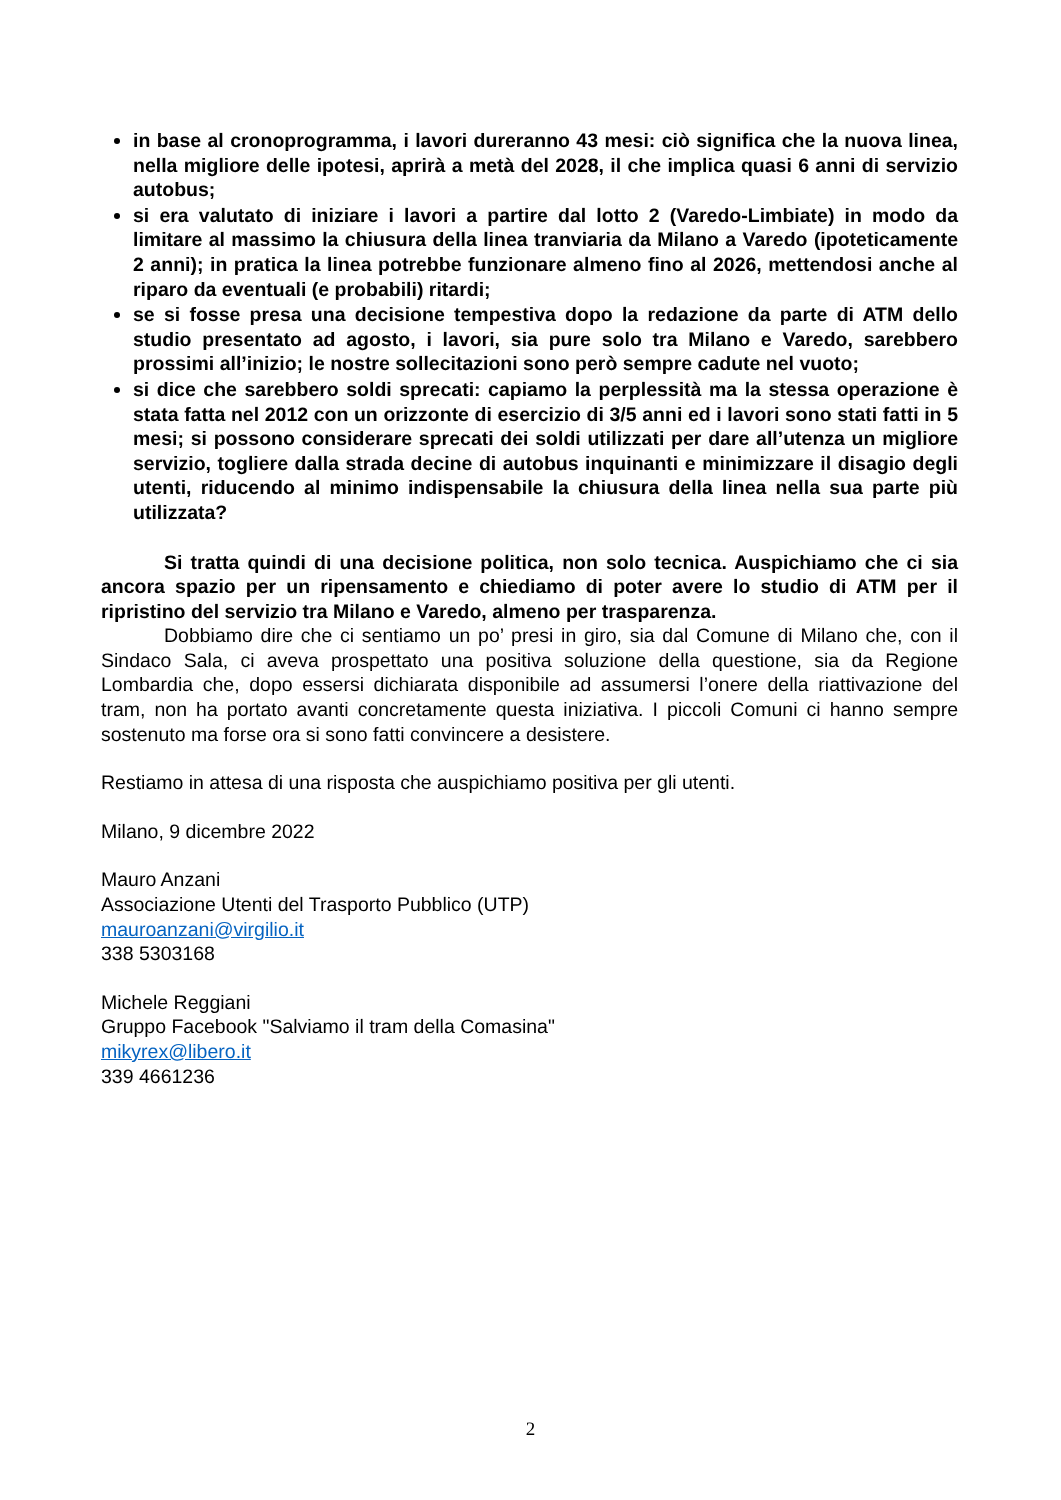in base al cronoprogramma, i lavori dureranno 43 mesi: ciò significa che la nuova linea, nella migliore delle ipotesi, aprirà a metà del 2028, il che implica quasi 6 anni di servizio autobus;
si era valutato di iniziare i lavori a partire dal lotto 2 (Varedo-Limbiate) in modo da limitare al massimo la chiusura della linea tranviaria da Milano a Varedo (ipoteticamente 2 anni); in pratica la linea potrebbe funzionare almeno fino al 2026, mettendosi anche al riparo da eventuali (e probabili) ritardi;
se si fosse presa una decisione tempestiva dopo la redazione da parte di ATM dello studio presentato ad agosto, i lavori, sia pure solo tra Milano e Varedo, sarebbero prossimi all’inizio; le nostre sollecitazioni sono però sempre cadute nel vuoto;
si dice che sarebbero soldi sprecati: capiamo la perplessità ma la stessa operazione è stata fatta nel 2012 con un orizzonte di esercizio di 3/5 anni ed i lavori sono stati fatti in 5 mesi; si possono considerare sprecati dei soldi utilizzati per dare all’utenza un migliore servizio, togliere dalla strada decine di autobus inquinanti e minimizzare il disagio degli utenti, riducendo al minimo indispensabile la chiusura della linea nella sua parte più utilizzata?
Si tratta quindi di una decisione politica, non solo tecnica. Auspichiamo che ci sia ancora spazio per un ripensamento e chiediamo di poter avere lo studio di ATM per il ripristino del servizio tra Milano e Varedo, almeno per trasparenza.
Dobbiamo dire che ci sentiamo un po’ presi in giro, sia dal Comune di Milano che, con il Sindaco Sala, ci aveva prospettato una positiva soluzione della questione, sia da Regione Lombardia che, dopo essersi dichiarata disponibile ad assumersi l’onere della riattivazione del tram, non ha portato avanti concretamente questa iniziativa. I piccoli Comuni ci hanno sempre sostenuto ma forse ora si sono fatti convincere a desistere.
Restiamo in attesa di una risposta che auspichiamo positiva per gli utenti.
Milano, 9 dicembre 2022
Mauro Anzani
Associazione Utenti del Trasporto Pubblico (UTP)
mauroanzani@virgilio.it
338 5303168
Michele Reggiani
Gruppo Facebook "Salviamo il tram della Comasina"
mikyrex@libero.it
339 4661236
2